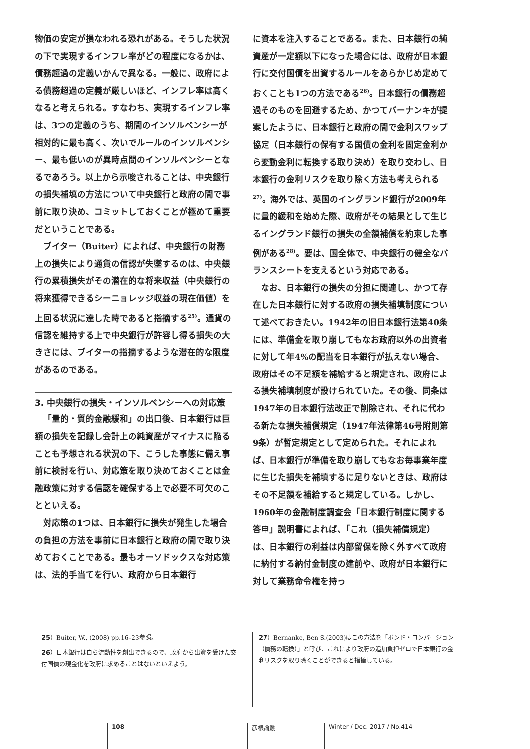物価の安定が損なわれる恐れがある。そうした状況の下で実現するインフレ率がどの程度になるかは、債務超過の定義いかんで異なる。一般に、政府による債務超過の定義が厳しいほど、インフレ率は高くなると考えられる。すなわち、実現するインフレ率は、3つの定義のうち、期間のインソルベンシーが相対的に最も高く、次いでルールのインソルベンシー、最も低いのが異時点間のインソルベンシーとなるであろう。以上から示唆されることは、中央銀行の損失補填の方法について中央銀行と政府の間で事前に取り決め、コミットしておくことが極めて重要だということである。
ブイター（Buiter）によれば、中央銀行の財務上の損失により通貨の信認が失墜するのは、中央銀行の累積損失がその潜在的な将来収益（中央銀行の将来獲得できるシーニョレッジ収益の現在価値）を上回る状況に達した時であると指摘する<sup>25)</sup>。通貨の信認を維持する上で中央銀行が許容し得る損失の大きさには、ブイターの指摘するような潜在的な限度があるのである。
3. 中央銀行の損失・インソルベンシーへの対応策
「量的・質的金融緩和」の出口後、日本銀行は巨額の損失を記録し会計上の純資産がマイナスに陥ることも予想される状況の下、こうした事態に備え事前に検討を行い、対応策を取り決めておくことは金融政策に対する信認を確保する上で必要不可欠のことといえる。
対応策の1つは、日本銀行に損失が発生した場合の負担の方法を事前に日本銀行と政府の間で取り決めておくことである。最もオーソドックスな対応策は、法的手当てを行い、政府から日本銀行
に資本を注入することである。また、日本銀行の純資産が一定額以下になった場合には、政府が日本銀行に交付国債を出資するルールをあらかじめ定めておくことも1つの方法である<sup>26)</sup>。日本銀行の債務超過そのものを回避するため、かつてバーナンキが提案したように、日本銀行と政府の間で金利スワップ協定（日本銀行の保有する国債の金利を固定金利から変動金利に転換する取り決め）を取り交わし、日本銀行の金利リスクを取り除く方法も考えられる<sup>27)</sup>。海外では、英国のイングランド銀行が2009年に量的緩和を始めた際、政府がその結果として生じるイングランド銀行の損失の全額補償を約束した事例がある<sup>28)</sup>。要は、国全体で、中央銀行の健全なバランスシートを支えるという対応である。
なお、日本銀行の損失の分担に関連し、かつて存在した日本銀行に対する政府の損失補填制度について述べておきたい。1942年の旧日本銀行法第40条には、準備金を取り崩してもなお政府以外の出資者に対して年4%の配当を日本銀行が払えない場合、政府はその不足額を補給すると規定され、政府による損失補填制度が設けられていた。その後、同条は1947年の日本銀行法改正で削除され、それに代わる新たな損失補償規定（1947年法律第46号附則第9条）が暫定規定として定められた。それによれば、日本銀行が準備を取り崩してもなお毎事業年度に生じた損失を補填するに足りないときは、政府はその不足額を補給すると規定している。しかし、1960年の金融制度調査会「日本銀行制度に関する答申」説明書によれば、「これ（損失補償規定）は、日本銀行の利益は内部留保を除く外すべて政府に納付する納付金制度の建前や、政府が日本銀行に対して業務命令権を持っ
25）Buiter, W., (2008) pp.16–23参照。
26）日本銀行は自ら流動性を創出できるので、政府から出資を受けた交付国債の現金化を政府に求めることはないといえよう。
27）Bernanke, Ben S.(2003)はこの方法を「ボンド・コンバージョン（債務の転換）」と呼び、これにより政府の追加負担ゼロで日本銀行の金利リスクを取り除くことができると指摘している。
108 彦根論叢 Winter / Dec. 2017 / No.414